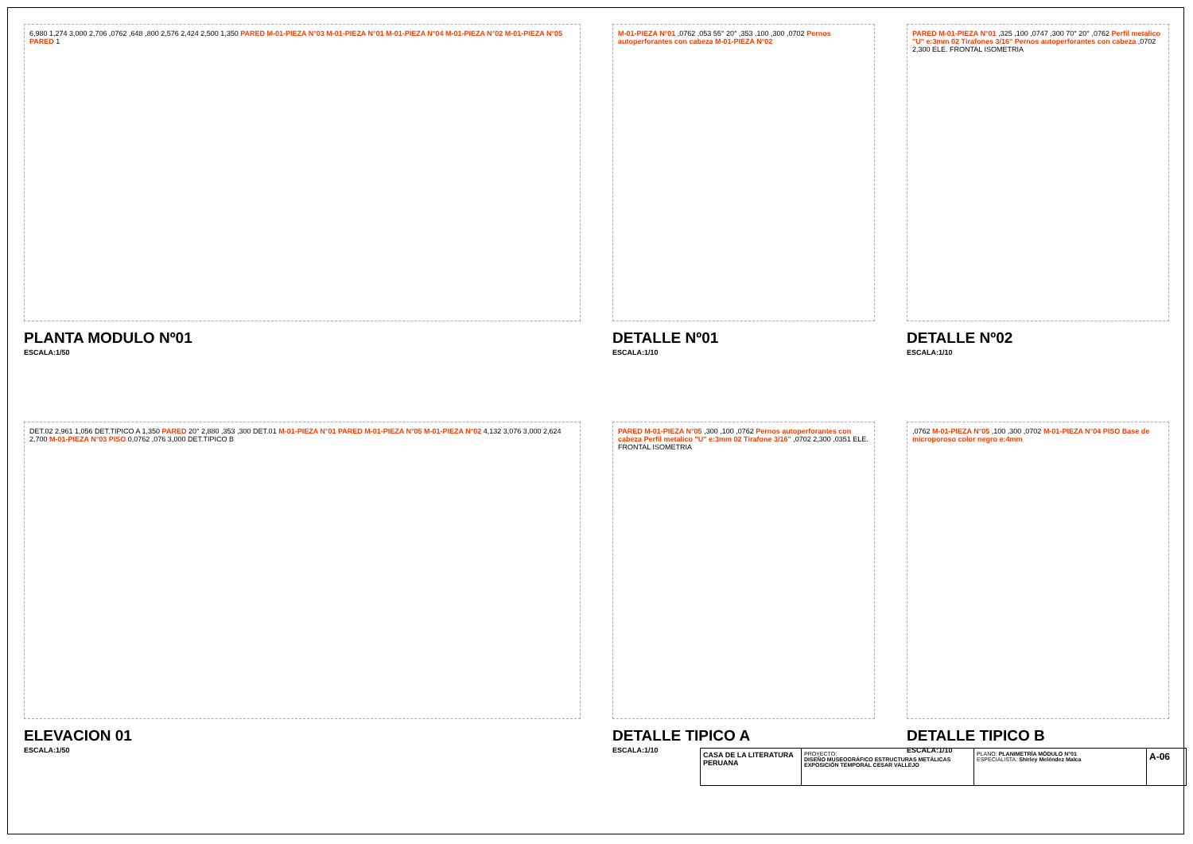6,980 1,274 3,000 2,706 ,0762 ,648 ,800 2,576 2,424 2,500 1,350 PARED M-01-PIEZA N°03 M-01-PIEZA N°01 M-01-PIEZA N°04 M-01-PIEZA N°02 M-01-PIEZA N°05 PARED 1
PLANTA MODULO Nº01
ESCALA:1/50
M-01-PIEZA N°01 ,0762 ,053 55° 20° ,353 ,100 ,300 ,0702 Pernos autoperforantes con cabeza M-01-PIEZA N°02
DETALLE Nº01
ESCALA:1/10
PARED M-01-PIEZA N°01 ,325 ,100 ,0747 ,300 70° 20° ,0762 Perfil metalico "U" e:3mm 02 Tirafones 3/16" Pernos autoperforantes con cabeza ,0702 2,300 ELE. FRONTAL ISOMETRIA
DETALLE Nº02
ESCALA:1/10
DET.02 2,961 1,056 DET.TIPICO A 1,350 PARED 20° 2,880 ,353 ,300 DET.01 M-01-PIEZA N°01 PARED M-01-PIEZA N°05 M-01-PIEZA N°02 4,132 3,076 3,000 2,624 2,700 M-01-PIEZA N°03 PISO 0,0762 ,076 3,000 DET.TIPICO B
ELEVACION 01
ESCALA:1/50
PARED M-01-PIEZA N°05 ,300 ,100 ,0762 Pernos autoperforantes con cabeza Perfil metalico "U" e:3mm 02 Tirafone 3/16" ,0702 2,300 ,0351 ELE. FRONTAL ISOMETRIA
DETALLE TIPICO A
ESCALA:1/10
,0762 M-01-PIEZA N°05 ,100 ,300 ,0702 M-01-PIEZA N°04 PISO Base de microporoso color negro e:4mm
DETALLE TIPICO B
ESCALA:1/10
CASA DE LA LITERATURA PERUANA
PROYECTO:
DISEÑO MUSEOGRÁFICO ESTRUCTURAS METÁLICAS EXPOSICIÓN TEMPORAL CESAR VALLEJO
PLANO: PLANIMETRÍA MÓDULO N°01
ESPECIALISTA: Shirley Meléndez Malca
A-06